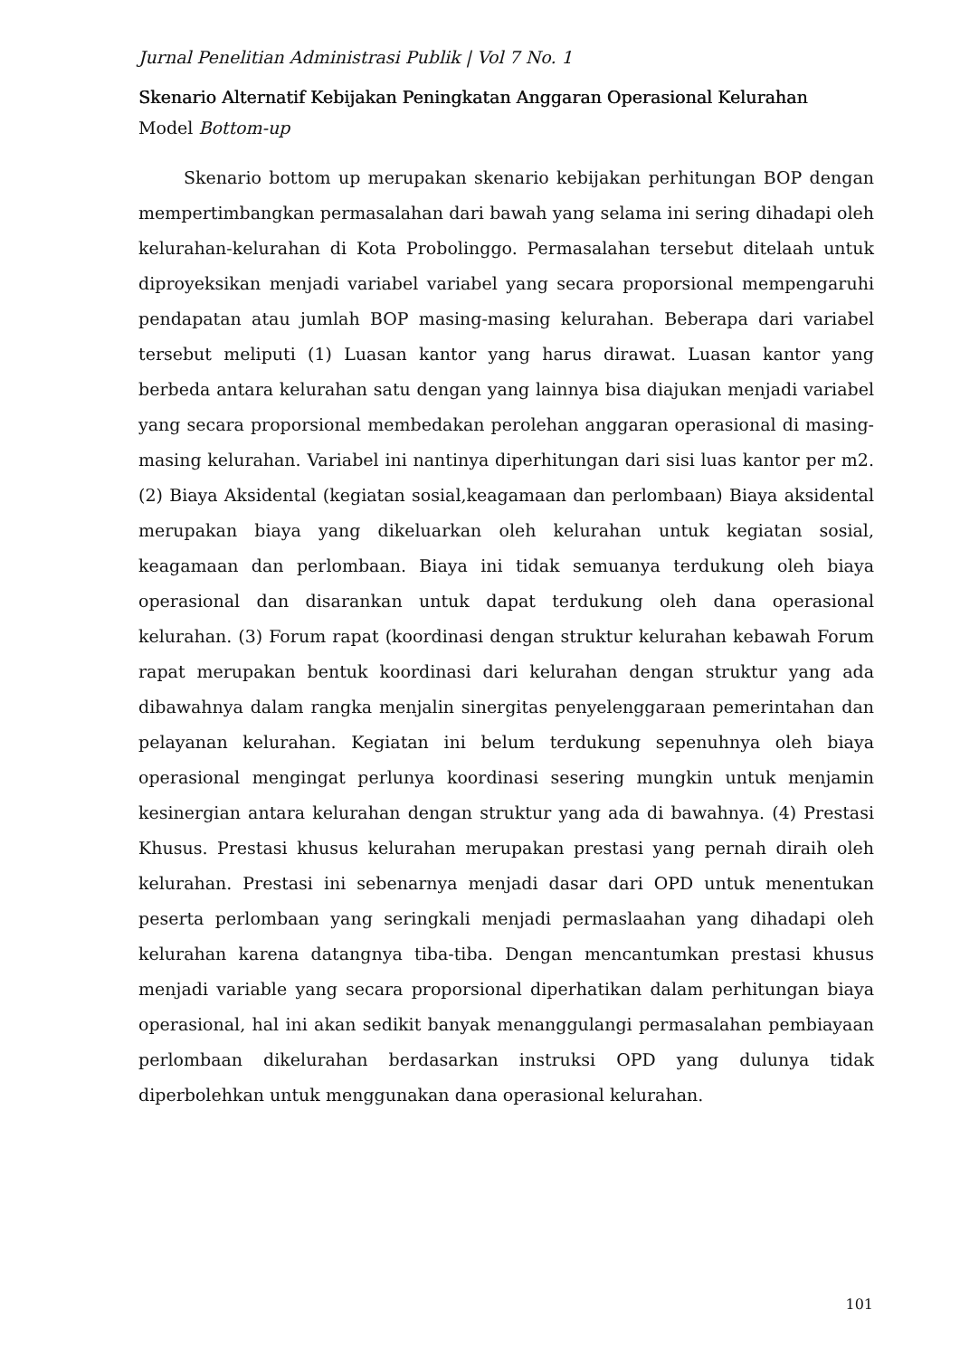Jurnal Penelitian Administrasi Publik | Vol 7 No. 1
Skenario Alternatif Kebijakan Peningkatan Anggaran Operasional Kelurahan
Model Bottom-up
Skenario bottom up merupakan skenario kebijakan perhitungan BOP dengan mempertimbangkan permasalahan dari bawah yang selama ini sering dihadapi oleh kelurahan-kelurahan di Kota Probolinggo. Permasalahan tersebut ditelaah untuk diproyeksikan menjadi variabel variabel yang secara proporsional mempengaruhi pendapatan atau jumlah BOP masing-masing kelurahan. Beberapa dari variabel tersebut meliputi (1) Luasan kantor yang harus dirawat. Luasan kantor yang berbeda antara kelurahan satu dengan yang lainnya bisa diajukan menjadi variabel yang secara proporsional membedakan perolehan anggaran operasional di masing- masing kelurahan. Variabel ini nantinya diperhitungan dari sisi luas kantor per m2. (2) Biaya Aksidental (kegiatan sosial,keagamaan dan perlombaan) Biaya aksidental merupakan biaya yang dikeluarkan oleh kelurahan untuk kegiatan sosial, keagamaan dan perlombaan. Biaya ini tidak semuanya terdukung oleh biaya operasional dan disarankan untuk dapat terdukung oleh dana operasional kelurahan. (3) Forum rapat (koordinasi dengan struktur kelurahan kebawah Forum rapat merupakan bentuk koordinasi dari kelurahan dengan struktur yang ada dibawahnya dalam rangka menjalin sinergitas penyelenggaraan pemerintahan dan pelayanan kelurahan. Kegiatan ini belum terdukung sepenuhnya oleh biaya operasional mengingat perlunya koordinasi sesering mungkin untuk menjamin kesinergian antara kelurahan dengan struktur yang ada di bawahnya. (4) Prestasi Khusus. Prestasi khusus kelurahan merupakan prestasi yang pernah diraih oleh kelurahan. Prestasi ini sebenarnya menjadi dasar dari OPD untuk menentukan peserta perlombaan yang seringkali menjadi permaslaahan yang dihadapi oleh kelurahan karena datangnya tiba-tiba. Dengan mencantumkan prestasi khusus menjadi variable yang secara proporsional diperhatikan dalam perhitungan biaya operasional, hal ini akan sedikit banyak menanggulangi permasalahan pembiayaan perlombaan dikelurahan berdasarkan instruksi OPD yang dulunya tidak diperbolehkan untuk menggunakan dana operasional kelurahan.
101